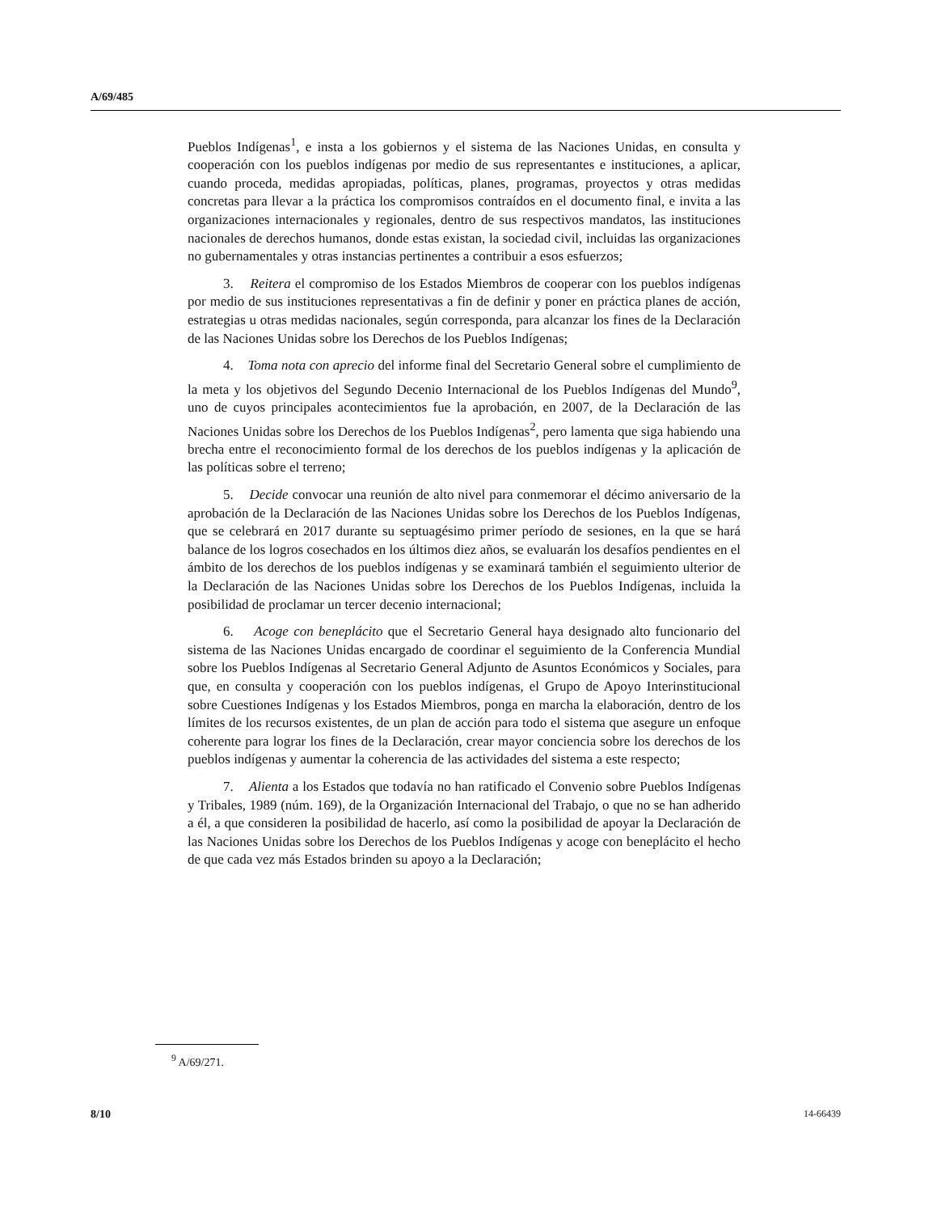A/69/485
Pueblos Indígenas<sup>1</sup>, e insta a los gobiernos y el sistema de las Naciones Unidas, en consulta y cooperación con los pueblos indígenas por medio de sus representantes e instituciones, a aplicar, cuando proceda, medidas apropiadas, políticas, planes, programas, proyectos y otras medidas concretas para llevar a la práctica los compromisos contraídos en el documento final, e invita a las organizaciones internacionales y regionales, dentro de sus respectivos mandatos, las instituciones nacionales de derechos humanos, donde estas existan, la sociedad civil, incluidas las organizaciones no gubernamentales y otras instancias pertinentes a contribuir a esos esfuerzos;
3. Reitera el compromiso de los Estados Miembros de cooperar con los pueblos indígenas por medio de sus instituciones representativas a fin de definir y poner en práctica planes de acción, estrategias u otras medidas nacionales, según corresponda, para alcanzar los fines de la Declaración de las Naciones Unidas sobre los Derechos de los Pueblos Indígenas;
4. Toma nota con aprecio del informe final del Secretario General sobre el cumplimiento de la meta y los objetivos del Segundo Decenio Internacional de los Pueblos Indígenas del Mundo<sup>9</sup>, uno de cuyos principales acontecimientos fue la aprobación, en 2007, de la Declaración de las Naciones Unidas sobre los Derechos de los Pueblos Indígenas<sup>2</sup>, pero lamenta que siga habiendo una brecha entre el reconocimiento formal de los derechos de los pueblos indígenas y la aplicación de las políticas sobre el terreno;
5. Decide convocar una reunión de alto nivel para conmemorar el décimo aniversario de la aprobación de la Declaración de las Naciones Unidas sobre los Derechos de los Pueblos Indígenas, que se celebrará en 2017 durante su septuagésimo primer período de sesiones, en la que se hará balance de los logros cosechados en los últimos diez años, se evaluarán los desafíos pendientes en el ámbito de los derechos de los pueblos indígenas y se examinará también el seguimiento ulterior de la Declaración de las Naciones Unidas sobre los Derechos de los Pueblos Indígenas, incluida la posibilidad de proclamar un tercer decenio internacional;
6. Acoge con beneplácito que el Secretario General haya designado alto funcionario del sistema de las Naciones Unidas encargado de coordinar el seguimiento de la Conferencia Mundial sobre los Pueblos Indígenas al Secretario General Adjunto de Asuntos Económicos y Sociales, para que, en consulta y cooperación con los pueblos indígenas, el Grupo de Apoyo Interinstitucional sobre Cuestiones Indígenas y los Estados Miembros, ponga en marcha la elaboración, dentro de los límites de los recursos existentes, de un plan de acción para todo el sistema que asegure un enfoque coherente para lograr los fines de la Declaración, crear mayor conciencia sobre los derechos de los pueblos indígenas y aumentar la coherencia de las actividades del sistema a este respecto;
7. Alienta a los Estados que todavía no han ratificado el Convenio sobre Pueblos Indígenas y Tribales, 1989 (núm. 169), de la Organización Internacional del Trabajo, o que no se han adherido a él, a que consideren la posibilidad de hacerlo, así como la posibilidad de apoyar la Declaración de las Naciones Unidas sobre los Derechos de los Pueblos Indígenas y acoge con beneplácito el hecho de que cada vez más Estados brinden su apoyo a la Declaración;
<sup>9</sup> A/69/271.
8/10 14-66439